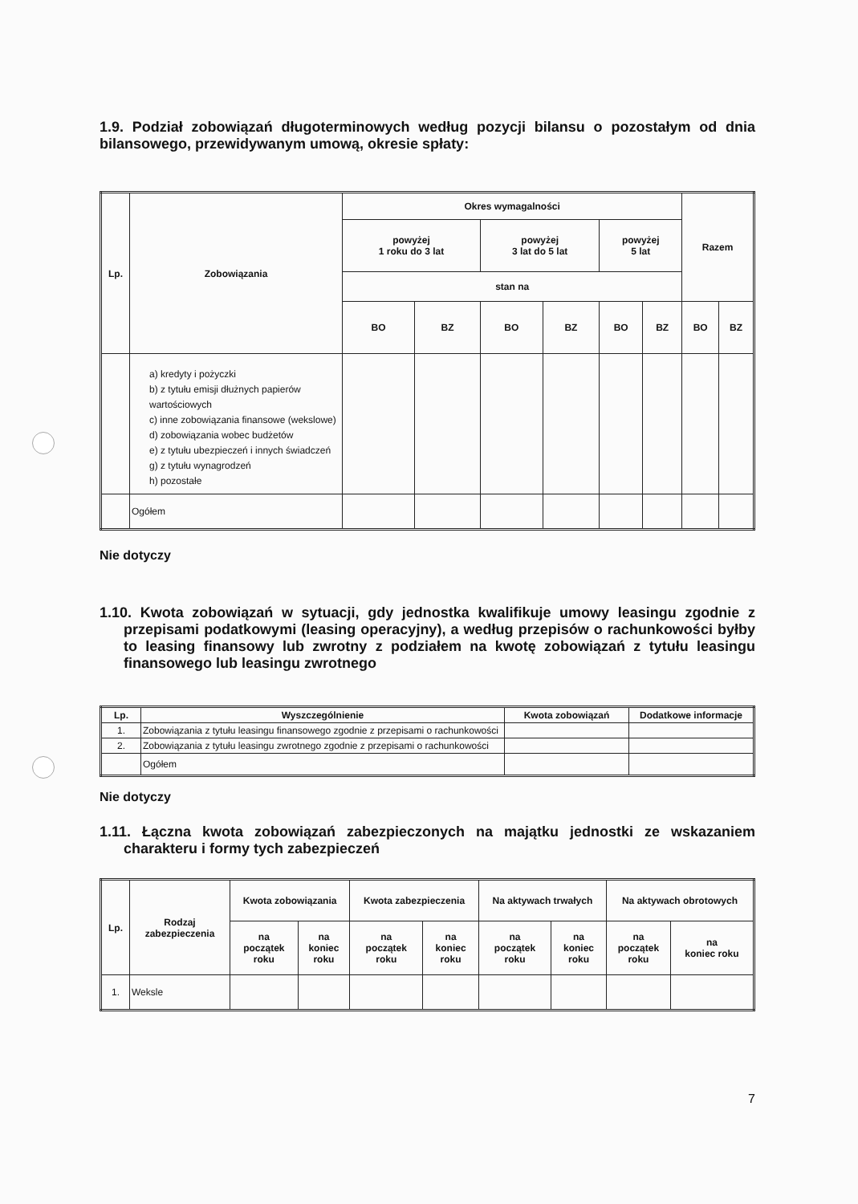1.9. Podział zobowiązań długoterminowych według pozycji bilansu o pozostałym od dnia bilansowego, przewidywanym umową, okresie spłaty:
| Lp. | Zobowiązania | Okres wymagalności | | | | | | Razem | |
| --- | --- | --- | --- | --- | --- | --- | --- | --- | --- |
| | | powyżej 1 roku do 3 lat | | powyżej 3 lat do 5 lat | | powyżej 5 lat | | | |
| | | stan na | | | | | | | |
| | | BO | BZ | BO | BZ | BO | BZ | BO | BZ |
| | a) kredyty i pożyczki b) z tytułu emisji dłużnych papierów wartościowych c) inne zobowiązania finansowe (wekslowe) d) zobowiązania wobec budżetów e) z tytułu ubezpieczeń i innych świadczeń g) z tytułu wynagrodzeń h) pozostałe | | | | | | | | |
| | Ogółem | | | | | | | | |
Nie dotyczy
1.10. Kwota zobowiązań w sytuacji, gdy jednostka kwalifikuje umowy leasingu zgodnie z przepisami podatkowymi (leasing operacyjny), a według przepisów o rachunkowości byłby to leasing finansowy lub zwrotny z podziałem na kwotę zobowiązań z tytułu leasingu finansowego lub leasingu zwrotnego
| Lp. | Wyszczególnienie | Kwota zobowiązań | Dodatkowe informacje |
| --- | --- | --- | --- |
| 1. | Zobowiązania z tytułu leasingu finansowego zgodnie z przepisami o rachunkowości | | |
| 2. | Zobowiązania z tytułu leasingu zwrotnego zgodnie z przepisami o rachunkowości | | |
| | Ogółem | | |
Nie dotyczy
1.11. Łączna kwota zobowiązań zabezpieczonych na majątku jednostki ze wskazaniem charakteru i formy tych zabezpieczeń
| Lp. | Rodzaj zabezpieczenia | Kwota zobowiązania | | Kwota zabezpieczenia | | Na aktywach trwałych | | Na aktywach obrotowych | |
| --- | --- | --- | --- | --- | --- | --- | --- | --- | --- |
| | | na początek roku | na koniec roku | na początek roku | na koniec roku | na początek roku | na koniec roku | na początek roku | na koniec roku |
| 1. | Weksle | | | | | | | | |
7